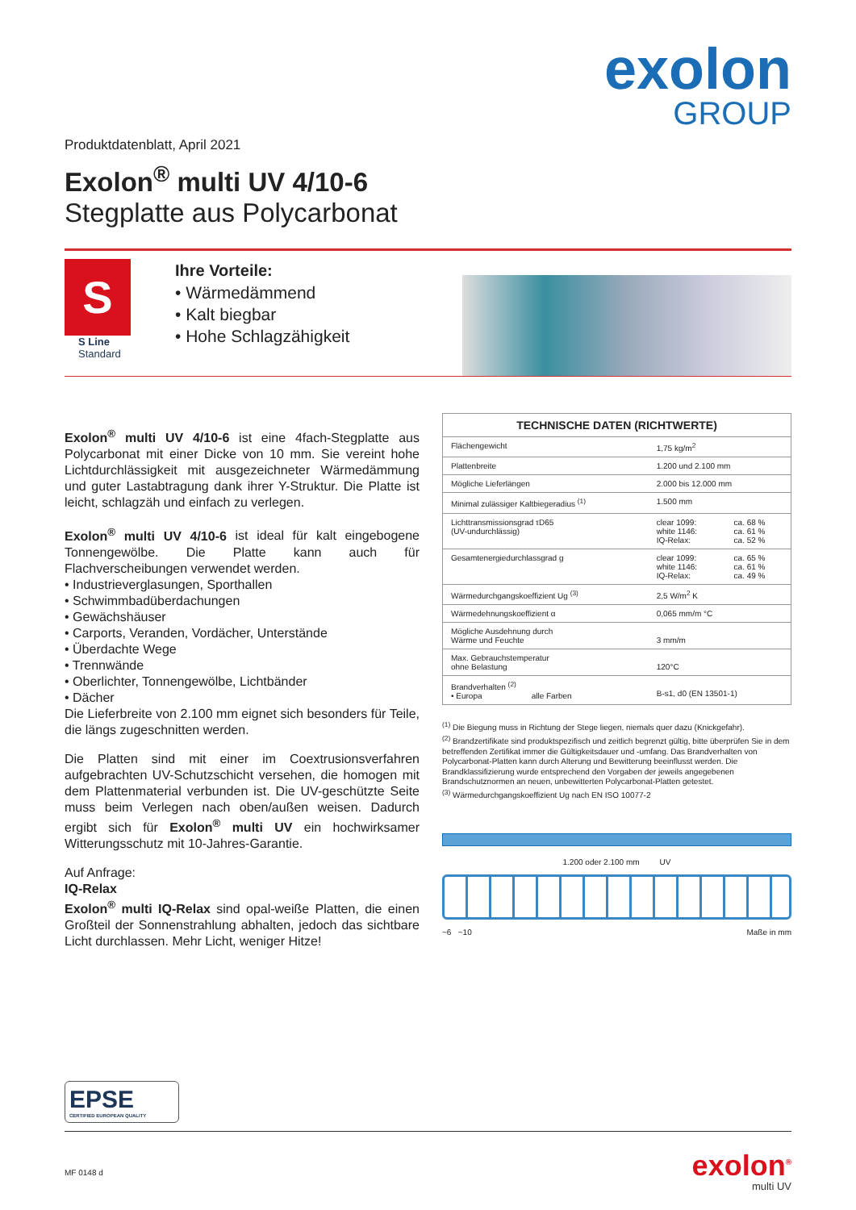exolon
GROUP
Produktdatenblatt, April 2021
Exolon<sup>®</sup> multi UV 4/10-6
Stegplatte aus Polycarbonat
S
S Line
Standard
Ihre Vorteile:
• Wärmedämmend
• Kalt biegbar
• Hohe Schlagzähigkeit
Exolon<sup>®</sup> multi UV 4/10-6 ist eine 4fach-Stegplatte aus Polycarbonat mit einer Dicke von 10 mm. Sie vereint hohe Lichtdurchlässigkeit mit ausgezeichneter Wärmedämmung und guter Lastabtragung dank ihrer Y-Struktur. Die Platte ist leicht, schlagzäh und einfach zu verlegen.
Exolon<sup>®</sup> multi UV 4/10-6 ist ideal für kalt eingebogene Tonnengewölbe. Die Platte kann auch für Flachverscheibungen verwendet werden.
• Industrieverglasungen, Sporthallen
• Schwimmbadüberdachungen
• Gewächshäuser
• Carports, Veranden, Vordächer, Unterstände
• Überdachte Wege
• Trennwände
• Oberlichter, Tonnengewölbe, Lichtbänder
• Dächer
Die Lieferbreite von 2.100 mm eignet sich besonders für Teile, die längs zugeschnitten werden.
Die Platten sind mit einer im Coextrusionsverfahren aufgebrachten UV-Schutzschicht versehen, die homogen mit dem Plattenmaterial verbunden ist. Die UV-geschützte Seite muss beim Verlegen nach oben/außen weisen. Dadurch ergibt sich für Exolon<sup>®</sup> multi UV ein hochwirksamer Witterungsschutz mit 10-Jahres-Garantie.
Auf Anfrage:
IQ-Relax
Exolon<sup>®</sup> multi IQ-Relax sind opal-weiße Platten, die einen Großteil der Sonnenstrahlung abhalten, jedoch das sichtbare Licht durchlassen. Mehr Licht, weniger Hitze!
| TECHNISCHE DATEN (RICHTWERTE) | | |
| --- | --- | --- |
| Flächengewicht | 1,75 kg/m<sup>2</sup> | |
| Plattenbreite | 1.200 und 2.100 mm | |
| Mögliche Lieferlängen | 2.000 bis 12.000 mm | |
| Minimal zulässiger Kaltbiegeradius <sup>(1)</sup> | 1.500 mm | |
| Lichttransmissionsgrad τD65 (UV-undurchlässig) | clear 1099: white 1146: IQ-Relax: | ca. 68 % ca. 61 % ca. 52 % |
| Gesamtenergiedurchlassgrad g | clear 1099: white 1146: IQ-Relax: | ca. 65 % ca. 61 % ca. 49 % |
| Wärmedurchgangskoeffizient Ug <sup>(3)</sup> | 2,5 W/m<sup>2</sup> K | |
| Wärmedehnungskoeffizient α | 0,065 mm/m °C | |
| Mögliche Ausdehnung durch Wärme und Feuchte | 3 mm/m | |
| Max. Gebrauchstemperatur ohne Belastung | 120°C | |
| Brandverhalten <sup>(2)</sup> • Europa alle Farben | B-s1, d0 (EN 13501-1) | |
<sup>(1)</sup> Die Biegung muss in Richtung der Stege liegen, niemals quer dazu (Knickgefahr).
<sup>(2)</sup> Brandzertifikate sind produktspezifisch und zeitlich begrenzt gültig, bitte überprüfen Sie in dem betreffenden Zertifikat immer die Gültigkeitsdauer und -umfang. Das Brandverhalten von Polycarbonat-Platten kann durch Alterung und Bewitterung beeinflusst werden. Die Brandklassifizierung wurde entsprechend den Vorgaben der jeweils angegebenen Brandschutznormen an neuen, unbewitterten Polycarbonat-Platten getestet.
<sup>(3)</sup> Wärmedurchgangskoeffizient Ug nach EN ISO 10077-2
1.200 oder 2.100 mm UV
~6 ~10 Maße in mm
EPSE
CERTIFIED EUROPEAN QUALITY
MF 0148 d
exolon<sup>®</sup>
multi UV